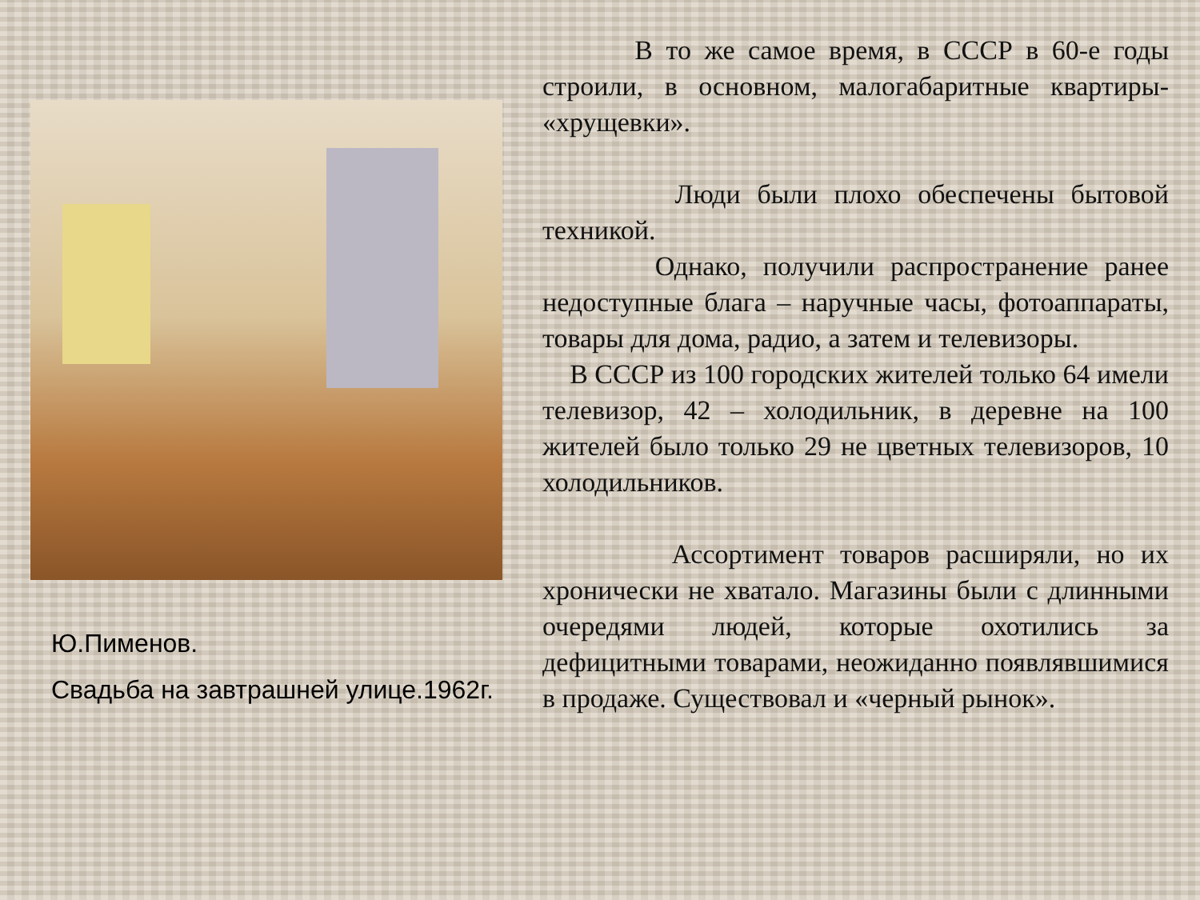Ю.Пименов.
Свадьба на завтрашней улице.1962г.
В то же самое время, в СССР в 60-е годы строили, в основном, малогабаритные квартиры- «хрущевки».
Люди были плохо обеспечены бытовой техникой.
Однако, получили распространение ранее недоступные блага – наручные часы, фотоаппараты, товары для дома, радио, а затем и телевизоры.
В СССР из 100 городских жителей только 64 имели телевизор, 42 – холодильник, в деревне на 100 жителей было только 29 не цветных телевизоров, 10 холодильников.
Ассортимент товаров расширяли, но их хронически не хватало. Магазины были с длинными очередями людей, которые охотились за дефицитными товарами, неожиданно появлявшимися в продаже. Существовал и «черный рынок».